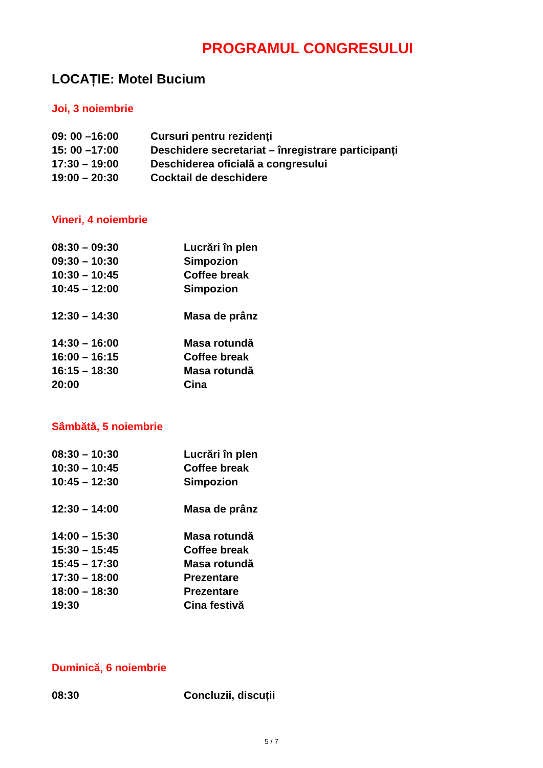PROGRAMUL CONGRESULUI
LOCAȚIE: Motel Bucium
Joi, 3 noiembrie
| 09: 00 –16:00 | Cursuri pentru rezidenți |
| 15: 00 –17:00 | Deschidere secretariat – înregistrare participanți |
| 17:30 – 19:00 | Deschiderea oficială a congresului |
| 19:00 – 20:30 | Cocktail de deschidere |
Vineri, 4 noiembrie
| 08:30 – 09:30 | Lucrări în plen |
| 09:30 – 10:30 | Simpozion |
| 10:30 – 10:45 | Coffee break |
| 10:45 – 12:00 | Simpozion |
| 12:30 – 14:30 | Masa de prânz |
| 14:30 – 16:00 | Masa rotundă |
| 16:00 – 16:15 | Coffee break |
| 16:15 – 18:30 | Masa rotundă |
| 20:00 | Cina |
Sâmbătă, 5 noiembrie
| 08:30 – 10:30 | Lucrări în plen |
| 10:30 – 10:45 | Coffee break |
| 10:45 – 12:30 | Simpozion |
| 12:30 – 14:00 | Masa de prânz |
| 14:00 – 15:30 | Masa rotundă |
| 15:30 – 15:45 | Coffee break |
| 15:45 – 17:30 | Masa rotundă |
| 17:30 – 18:00 | Prezentare |
| 18:00 – 18:30 | Prezentare |
| 19:30 | Cina festivă |
Duminică, 6 noiembrie
| 08:30 | Concluzii, discuții |
5 / 7